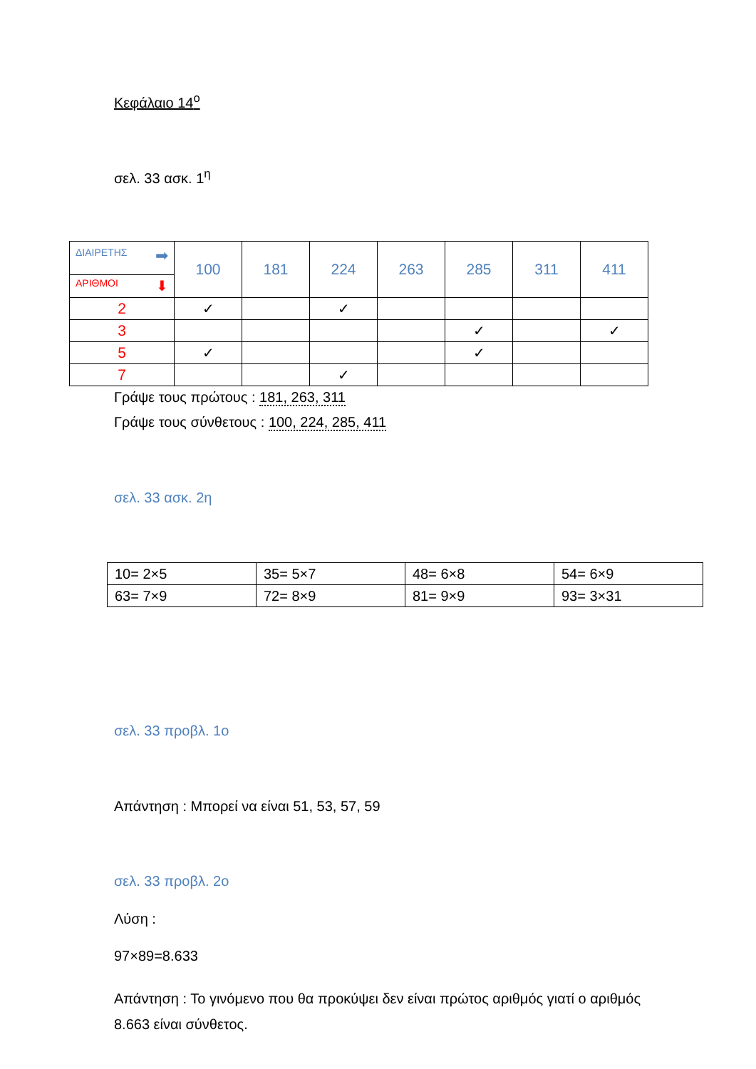Κεφάλαιο 14<sup>ο</sup>
σελ. 33 ασκ. 1<sup>η</sup>
| ΔΙΑΙΡΕΤΗΣ ➡ ΑΡΙΘΜΟΙ ⬇ | 100 | 181 | 224 | 263 | 285 | 311 | 411 |
| 2 | ✓ | | ✓ | | | | |
| 3 | | | | | ✓ | | ✓ |
| 5 | ✓ | | | | ✓ | | |
| 7 | | | ✓ | | | | |
Γράψε τους πρώτους : 181, 263, 311
Γράψε τους σύνθετους : 100, 224, 285, 411
σελ. 33 ασκ. 2η
| 10= 2×5 | 35= 5×7 | 48= 6×8 | 54= 6×9 |
| 63= 7×9 | 72= 8×9 | 81= 9×9 | 93= 3×31 |
σελ. 33 προβλ. 1ο
Απάντηση : Μπορεί να είναι 51, 53, 57, 59
σελ. 33 προβλ. 2ο
Λύση :
97×89=8.633
Απάντηση : Το γινόμενο που θα προκύψει δεν είναι πρώτος αριθμός γιατί ο αριθμός 8.663 είναι σύνθετος.